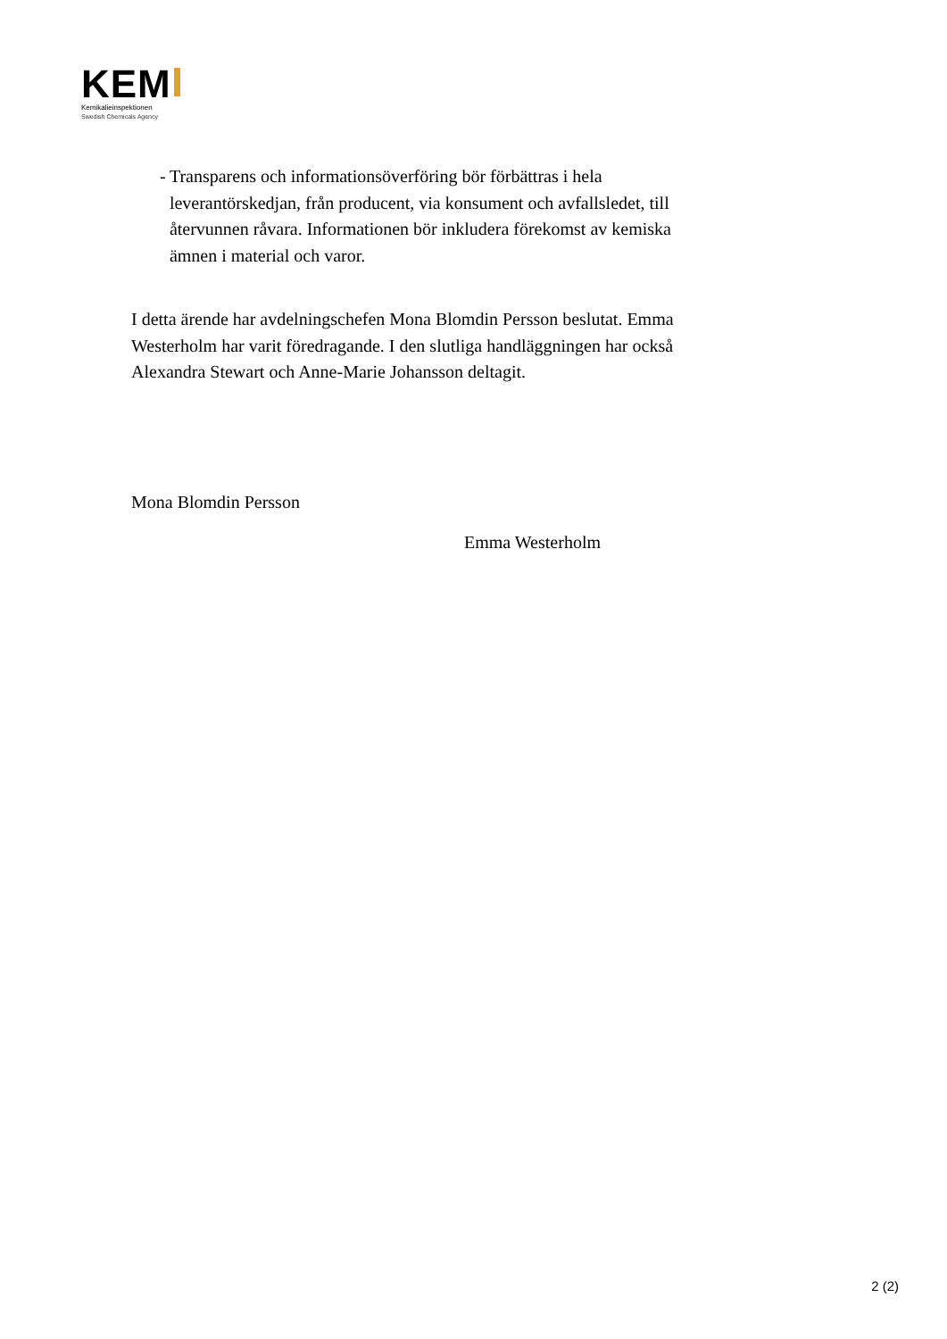KEM
Kemikalieinspektionen
Swedish Chemicals Agency
- Transparens och informationsöverföring bör förbättras i hela leverantörskedjan, från producent, via konsument och avfallsledet, till återvunnen råvara. Informationen bör inkludera förekomst av kemiska ämnen i material och varor.
I detta ärende har avdelningschefen Mona Blomdin Persson beslutat. Emma Westerholm har varit föredragande. I den slutliga handläggningen har också Alexandra Stewart och Anne-Marie Johansson deltagit.
Mona Blomdin Persson
Emma Westerholm
2 (2)